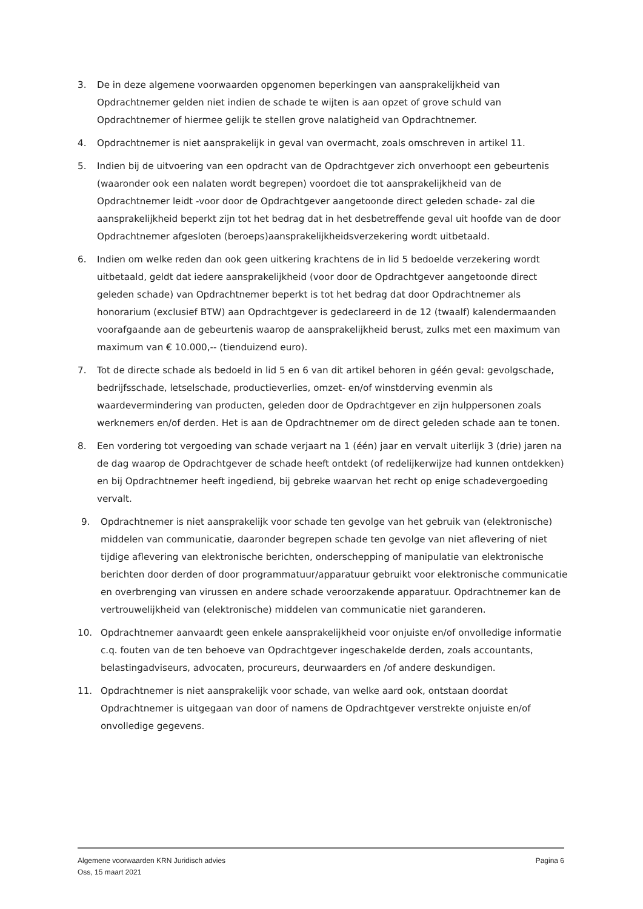3. De in deze algemene voorwaarden opgenomen beperkingen van aansprakelijkheid van Opdrachtnemer gelden niet indien de schade te wijten is aan opzet of grove schuld van Opdrachtnemer of hiermee gelijk te stellen grove nalatigheid van Opdrachtnemer.
4. Opdrachtnemer is niet aansprakelijk in geval van overmacht, zoals omschreven in artikel 11.
5. Indien bij de uitvoering van een opdracht van de Opdrachtgever zich onverhoopt een gebeurtenis (waaronder ook een nalaten wordt begrepen) voordoet die tot aansprakelijkheid van de Opdrachtnemer leidt -voor door de Opdrachtgever aangetoonde direct geleden schade- zal die aansprakelijkheid beperkt zijn tot het bedrag dat in het desbetreffende geval uit hoofde van de door Opdrachtnemer afgesloten (beroeps)aansprakelijkheidsverzekering wordt uitbetaald.
6. Indien om welke reden dan ook geen uitkering krachtens de in lid 5 bedoelde verzekering wordt uitbetaald, geldt dat iedere aansprakelijkheid (voor door de Opdrachtgever aangetoonde direct geleden schade) van Opdrachtnemer beperkt is tot het bedrag dat door Opdrachtnemer als honorarium (exclusief BTW) aan Opdrachtgever is gedeclareerd in de 12 (twaalf) kalendermaanden voorafgaande aan de gebeurtenis waarop de aansprakelijkheid berust, zulks met een maximum van maximum van € 10.000,-- (tienduizend euro).
7. Tot de directe schade als bedoeld in lid 5 en 6 van dit artikel behoren in géén geval: gevolgschade, bedrijfsschade, letselschade, productieverlies, omzet- en/of winstderving evenmin als waardevermindering van producten, geleden door de Opdrachtgever en zijn hulppersonen zoals werknemers en/of derden. Het is aan de Opdrachtnemer om de direct geleden schade aan te tonen.
8. Een vordering tot vergoeding van schade verjaart na 1 (één) jaar en vervalt uiterlijk 3 (drie) jaren na de dag waarop de Opdrachtgever de schade heeft ontdekt (of redelijkerwijze had kunnen ontdekken) en bij Opdrachtnemer heeft ingediend, bij gebreke waarvan het recht op enige schadevergoeding vervalt.
9. Opdrachtnemer is niet aansprakelijk voor schade ten gevolge van het gebruik van (elektronische) middelen van communicatie, daaronder begrepen schade ten gevolge van niet aflevering of niet tijdige aflevering van elektronische berichten, onderschepping of manipulatie van elektronische berichten door derden of door programmatuur/apparatuur gebruikt voor elektronische communicatie en overbrenging van virussen en andere schade veroorzakende apparatuur. Opdrachtnemer kan de vertrouwelijkheid van (elektronische) middelen van communicatie niet garanderen.
10. Opdrachtnemer aanvaardt geen enkele aansprakelijkheid voor onjuiste en/of onvolledige informatie c.q. fouten van de ten behoeve van Opdrachtgever ingeschakelde derden, zoals accountants, belastingadviseurs, advocaten, procureurs, deurwaarders en /of andere deskundigen.
11. Opdrachtnemer is niet aansprakelijk voor schade, van welke aard ook, ontstaan doordat Opdrachtnemer is uitgegaan van door of namens de Opdrachtgever verstrekte onjuiste en/of onvolledige gegevens.
Algemene voorwaarden KRN Juridisch advies Pagina 6
Oss, 15 maart 2021